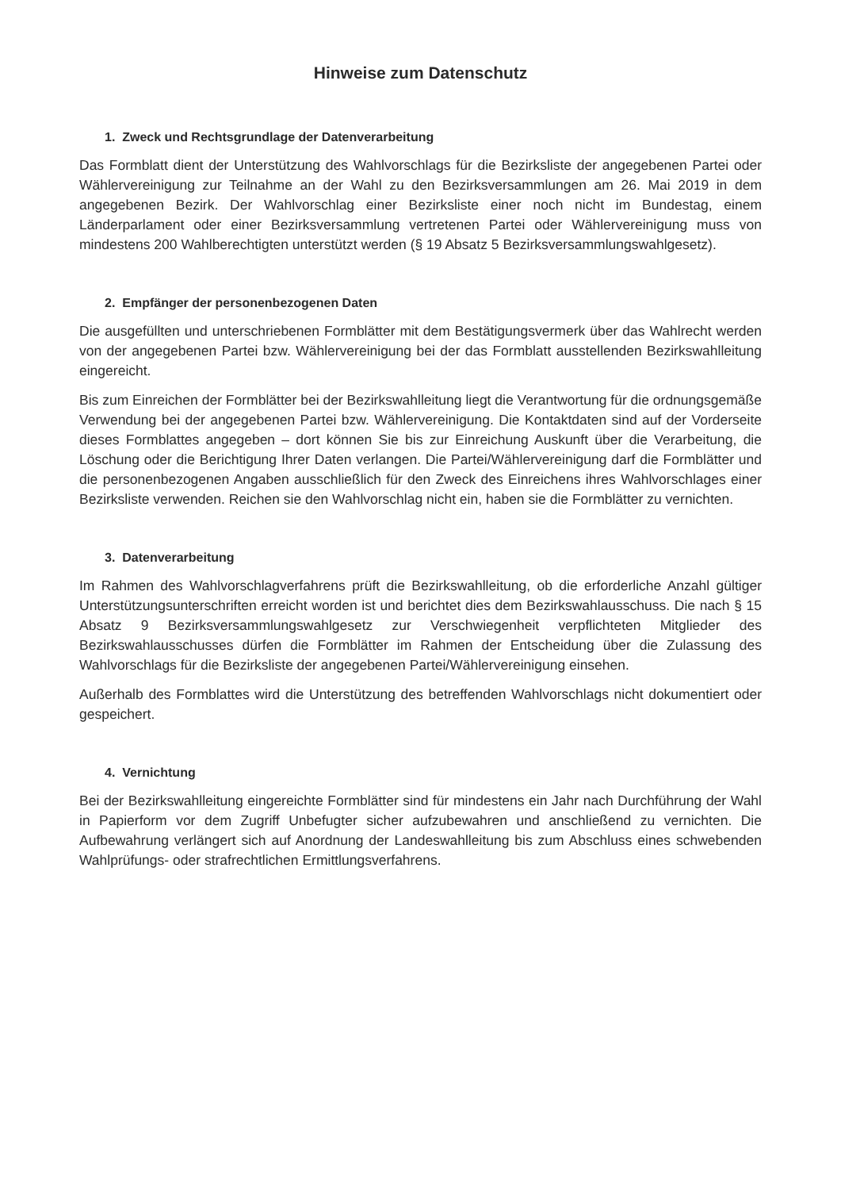Hinweise zum Datenschutz
1. Zweck und Rechtsgrundlage der Datenverarbeitung
Das Formblatt dient der Unterstützung des Wahlvorschlags für die Bezirksliste der angegebenen Partei oder Wählervereinigung zur Teilnahme an der Wahl zu den Bezirksversammlungen am 26. Mai 2019 in dem angegebenen Bezirk. Der Wahlvorschlag einer Bezirksliste einer noch nicht im Bundestag, einem Länderparlament oder einer Bezirksversammlung vertretenen Partei oder Wählervereinigung muss von mindestens 200 Wahlberechtigten unterstützt werden (§ 19 Absatz 5 Bezirksversammlungswahlgesetz).
2. Empfänger der personenbezogenen Daten
Die ausgefüllten und unterschriebenen Formblätter mit dem Bestätigungsvermerk über das Wahlrecht werden von der angegebenen Partei bzw. Wählervereinigung bei der das Formblatt ausstellenden Bezirkswahlleitung eingereicht.
Bis zum Einreichen der Formblätter bei der Bezirkswahlleitung liegt die Verantwortung für die ordnungsgemäße Verwendung bei der angegebenen Partei bzw. Wählervereinigung. Die Kontaktdaten sind auf der Vorderseite dieses Formblattes angegeben – dort können Sie bis zur Einreichung Auskunft über die Verarbeitung, die Löschung oder die Berichtigung Ihrer Daten verlangen. Die Partei/Wählervereinigung darf die Formblätter und die personenbezogenen Angaben ausschließlich für den Zweck des Einreichens ihres Wahlvorschlages einer Bezirksliste verwenden. Reichen sie den Wahlvorschlag nicht ein, haben sie die Formblätter zu vernichten.
3. Datenverarbeitung
Im Rahmen des Wahlvorschlagverfahrens prüft die Bezirkswahlleitung, ob die erforderliche Anzahl gültiger Unterstützungsunterschriften erreicht worden ist und berichtet dies dem Bezirkswahlausschuss. Die nach § 15 Absatz 9 Bezirksversammlungswahlgesetz zur Verschwiegenheit verpflichteten Mitglieder des Bezirkswahlausschusses dürfen die Formblätter im Rahmen der Entscheidung über die Zulassung des Wahlvorschlags für die Bezirksliste der angegebenen Partei/Wählervereinigung einsehen.
Außerhalb des Formblattes wird die Unterstützung des betreffenden Wahlvorschlags nicht dokumentiert oder gespeichert.
4. Vernichtung
Bei der Bezirkswahlleitung eingereichte Formblätter sind für mindestens ein Jahr nach Durchführung der Wahl in Papierform vor dem Zugriff Unbefugter sicher aufzubewahren und anschließend zu vernichten. Die Aufbewahrung verlängert sich auf Anordnung der Landeswahlleitung bis zum Abschluss eines schwebenden Wahlprüfungs- oder strafrechtlichen Ermittlungsverfahrens.